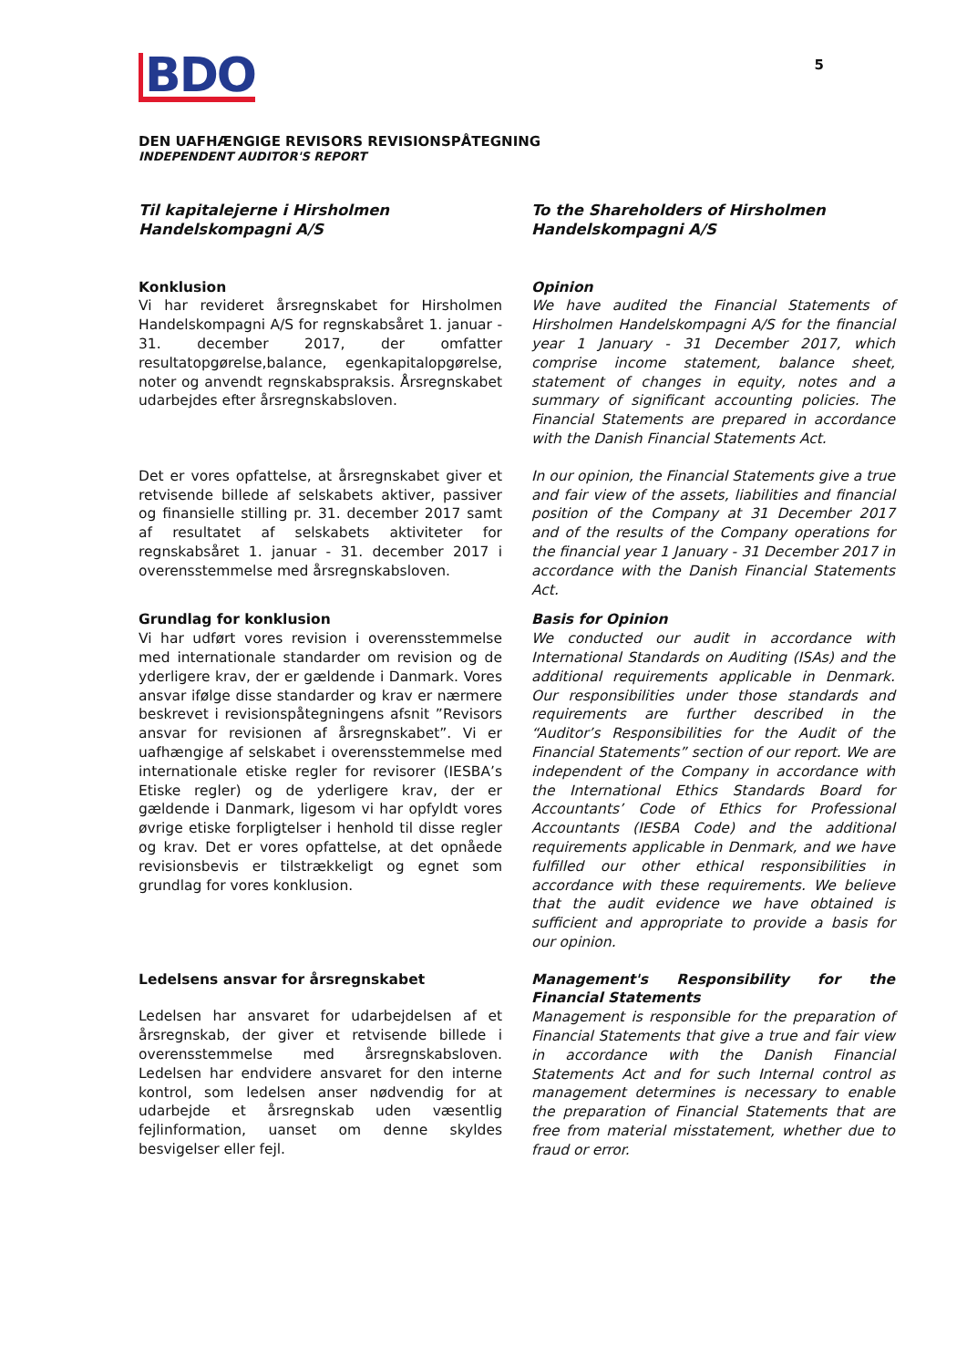5
BDO
DEN UAFHÆNGIGE REVISORS REVISIONSPÅTEGNING
INDEPENDENT AUDITOR'S REPORT
Til kapitalejerne i Hirsholmen
Handelskompagni A/S
To the Shareholders of Hirsholmen
Handelskompagni A/S
Konklusion
Vi har revideret årsregnskabet for Hirsholmen Handelskompagni A/S for regnskabsåret 1. januar - 31. december 2017, der omfatter resultatopgørelse,balance, egenkapitalopgørelse, noter og anvendt regnskabspraksis. Årsregnskabet udarbejdes efter årsregnskabsloven.
Opinion
We have audited the Financial Statements of Hirsholmen Handelskompagni A/S for the financial year 1 January - 31 December 2017, which comprise income statement, balance sheet, statement of changes in equity, notes and a summary of significant accounting policies. The Financial Statements are prepared in accordance with the Danish Financial Statements Act.
Det er vores opfattelse, at årsregnskabet giver et retvisende billede af selskabets aktiver, passiver og finansielle stilling pr. 31. december 2017 samt af resultatet af selskabets aktiviteter for regnskabsåret 1. januar - 31. december 2017 i overensstemmelse med årsregnskabsloven.
In our opinion, the Financial Statements give a true and fair view of the assets, liabilities and financial position of the Company at 31 December 2017 and of the results of the Company operations for the financial year 1 January - 31 December 2017 in accordance with the Danish Financial Statements Act.
Grundlag for konklusion
Vi har udført vores revision i overensstemmelse med internationale standarder om revision og de yderligere krav, der er gældende i Danmark. Vores ansvar ifølge disse standarder og krav er nærmere beskrevet i revisionspåtegningens afsnit ”Revisors ansvar for revisionen af årsregnskabet”. Vi er uafhængige af selskabet i overensstemmelse med internationale etiske regler for revisorer (IESBA’s Etiske regler) og de yderligere krav, der er gældende i Danmark, ligesom vi har opfyldt vores øvrige etiske forpligtelser i henhold til disse regler og krav. Det er vores opfattelse, at det opnåede revisionsbevis er tilstrækkeligt og egnet som grundlag for vores konklusion.
Basis for Opinion
We conducted our audit in accordance with International Standards on Auditing (ISAs) and the additional requirements applicable in Denmark. Our responsibilities under those standards and requirements are further described in the “Auditor’s Responsibilities for the Audit of the Financial Statements” section of our report. We are independent of the Company in accordance with the International Ethics Standards Board for Accountants’ Code of Ethics for Professional Accountants (IESBA Code) and the additional requirements applicable in Denmark, and we have fulfilled our other ethical responsibilities in accordance with these requirements. We believe that the audit evidence we have obtained is sufficient and appropriate to provide a basis for our opinion.
Ledelsens ansvar for årsregnskabet
Ledelsen har ansvaret for udarbejdelsen af et årsregnskab, der giver et retvisende billede i overensstemmelse med årsregnskabsloven. Ledelsen har endvidere ansvaret for den interne kontrol, som ledelsen anser nødvendig for at udarbejde et årsregnskab uden væsentlig fejlinformation, uanset om denne skyldes besvigelser eller fejl.
Management's Responsibility for the Financial Statements
Management is responsible for the preparation of Financial Statements that give a true and fair view in accordance with the Danish Financial Statements Act and for such Internal control as management determines is necessary to enable the preparation of Financial Statements that are free from material misstatement, whether due to fraud or error.